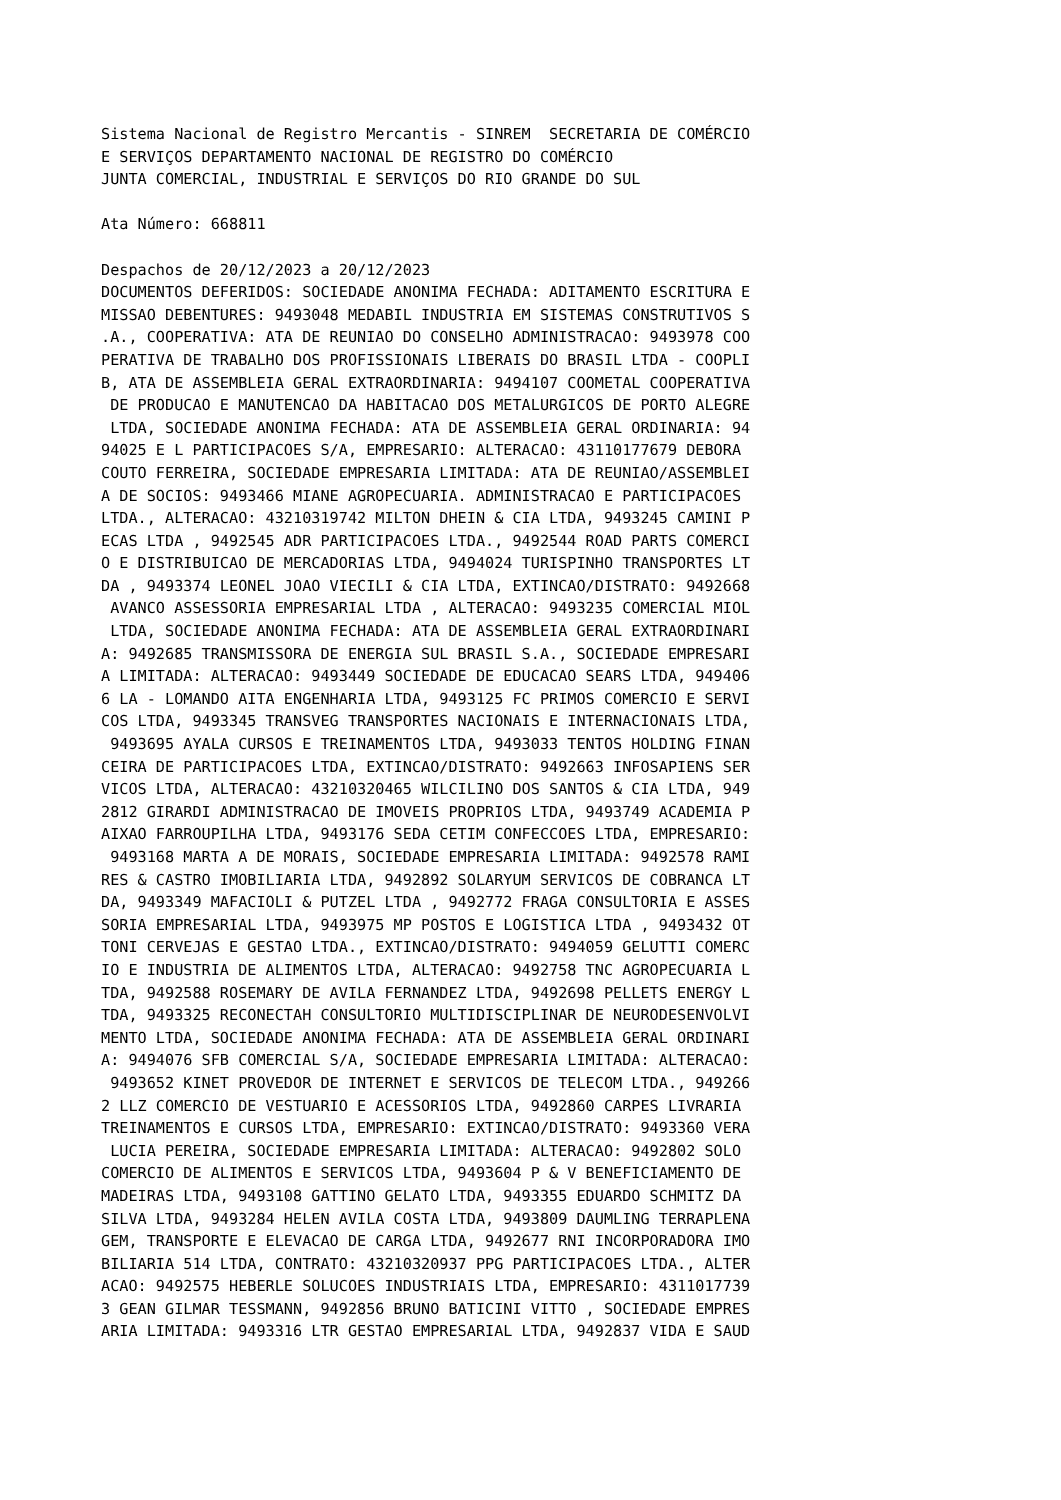Sistema Nacional de Registro Mercantis - SINREM  SECRETARIA DE COMÉRCIO
E SERVIÇOS DEPARTAMENTO NACIONAL DE REGISTRO DO COMÉRCIO
JUNTA COMERCIAL, INDUSTRIAL E SERVIÇOS DO RIO GRANDE DO SUL

Ata Número: 668811

Despachos de 20/12/2023 a 20/12/2023
DOCUMENTOS DEFERIDOS: SOCIEDADE ANONIMA FECHADA: ADITAMENTO ESCRITURA E
MISSAO DEBENTURES: 9493048 MEDABIL INDUSTRIA EM SISTEMAS CONSTRUTIVOS S
.A., COOPERATIVA: ATA DE REUNIAO DO CONSELHO ADMINISTRACAO: 9493978 COO
PERATIVA DE TRABALHO DOS PROFISSIONAIS LIBERAIS DO BRASIL LTDA - COOPLI
B, ATA DE ASSEMBLEIA GERAL EXTRAORDINARIA: 9494107 COOMETAL COOPERATIVA
 DE PRODUCAO E MANUTENCAO DA HABITACAO DOS METALURGICOS DE PORTO ALEGRE
 LTDA, SOCIEDADE ANONIMA FECHADA: ATA DE ASSEMBLEIA GERAL ORDINARIA: 94
94025 E L PARTICIPACOES S/A, EMPRESARIO: ALTERACAO: 43110177679 DEBORA
COUTO FERREIRA, SOCIEDADE EMPRESARIA LIMITADA: ATA DE REUNIAO/ASSEMBLEI
A DE SOCIOS: 9493466 MIANE AGROPECUARIA. ADMINISTRACAO E PARTICIPACOES
LTDA., ALTERACAO: 43210319742 MILTON DHEIN & CIA LTDA, 9493245 CAMINI P
ECAS LTDA , 9492545 ADR PARTICIPACOES LTDA., 9492544 ROAD PARTS COMERCI
O E DISTRIBUICAO DE MERCADORIAS LTDA, 9494024 TURISPINHO TRANSPORTES LT
DA , 9493374 LEONEL JOAO VIECILI & CIA LTDA, EXTINCAO/DISTRATO: 9492668
 AVANCO ASSESSORIA EMPRESARIAL LTDA , ALTERACAO: 9493235 COMERCIAL MIOL
 LTDA, SOCIEDADE ANONIMA FECHADA: ATA DE ASSEMBLEIA GERAL EXTRAORDINARI
A: 9492685 TRANSMISSORA DE ENERGIA SUL BRASIL S.A., SOCIEDADE EMPRESARI
A LIMITADA: ALTERACAO: 9493449 SOCIEDADE DE EDUCACAO SEARS LTDA, 949406
6 LA - LOMANDO AITA ENGENHARIA LTDA, 9493125 FC PRIMOS COMERCIO E SERVI
COS LTDA, 9493345 TRANSVEG TRANSPORTES NACIONAIS E INTERNACIONAIS LTDA,
 9493695 AYALA CURSOS E TREINAMENTOS LTDA, 9493033 TENTOS HOLDING FINAN
CEIRA DE PARTICIPACOES LTDA, EXTINCAO/DISTRATO: 9492663 INFOSAPIENS SER
VICOS LTDA, ALTERACAO: 43210320465 WILCILINO DOS SANTOS & CIA LTDA, 949
2812 GIRARDI ADMINISTRACAO DE IMOVEIS PROPRIOS LTDA, 9493749 ACADEMIA P
AIXAO FARROUPILHA LTDA, 9493176 SEDA CETIM CONFECCOES LTDA, EMPRESARIO:
 9493168 MARTA A DE MORAIS, SOCIEDADE EMPRESARIA LIMITADA: 9492578 RAMI
RES & CASTRO IMOBILIARIA LTDA, 9492892 SOLARYUM SERVICOS DE COBRANCA LT
DA, 9493349 MAFACIOLI & PUTZEL LTDA , 9492772 FRAGA CONSULTORIA E ASSES
SORIA EMPRESARIAL LTDA, 9493975 MP POSTOS E LOGISTICA LTDA , 9493432 OT
TONI CERVEJAS E GESTAO LTDA., EXTINCAO/DISTRATO: 9494059 GELUTTI COMERC
IO E INDUSTRIA DE ALIMENTOS LTDA, ALTERACAO: 9492758 TNC AGROPECUARIA L
TDA, 9492588 ROSEMARY DE AVILA FERNANDEZ LTDA, 9492698 PELLETS ENERGY L
TDA, 9493325 RECONECTAH CONSULTORIO MULTIDISCIPLINAR DE NEURODESENVOLVI
MENTO LTDA, SOCIEDADE ANONIMA FECHADA: ATA DE ASSEMBLEIA GERAL ORDINARI
A: 9494076 SFB COMERCIAL S/A, SOCIEDADE EMPRESARIA LIMITADA: ALTERACAO:
 9493652 KINET PROVEDOR DE INTERNET E SERVICOS DE TELECOM LTDA., 949266
2 LLZ COMERCIO DE VESTUARIO E ACESSORIOS LTDA, 9492860 CARPES LIVRARIA
TREINAMENTOS E CURSOS LTDA, EMPRESARIO: EXTINCAO/DISTRATO: 9493360 VERA
 LUCIA PEREIRA, SOCIEDADE EMPRESARIA LIMITADA: ALTERACAO: 9492802 SOLO
COMERCIO DE ALIMENTOS E SERVICOS LTDA, 9493604 P & V BENEFICIAMENTO DE
MADEIRAS LTDA, 9493108 GATTINO GELATO LTDA, 9493355 EDUARDO SCHMITZ DA
SILVA LTDA, 9493284 HELEN AVILA COSTA LTDA, 9493809 DAUMLING TERRAPLENA
GEM, TRANSPORTE E ELEVACAO DE CARGA LTDA, 9492677 RNI INCORPORADORA IMO
BILIARIA 514 LTDA, CONTRATO: 43210320937 PPG PARTICIPACOES LTDA., ALTER
ACAO: 9492575 HEBERLE SOLUCOES INDUSTRIAIS LTDA, EMPRESARIO: 4311017739
3 GEAN GILMAR TESSMANN, 9492856 BRUNO BATICINI VITTO , SOCIEDADE EMPRES
ARIA LIMITADA: 9493316 LTR GESTAO EMPRESARIAL LTDA, 9492837 VIDA E SAUD